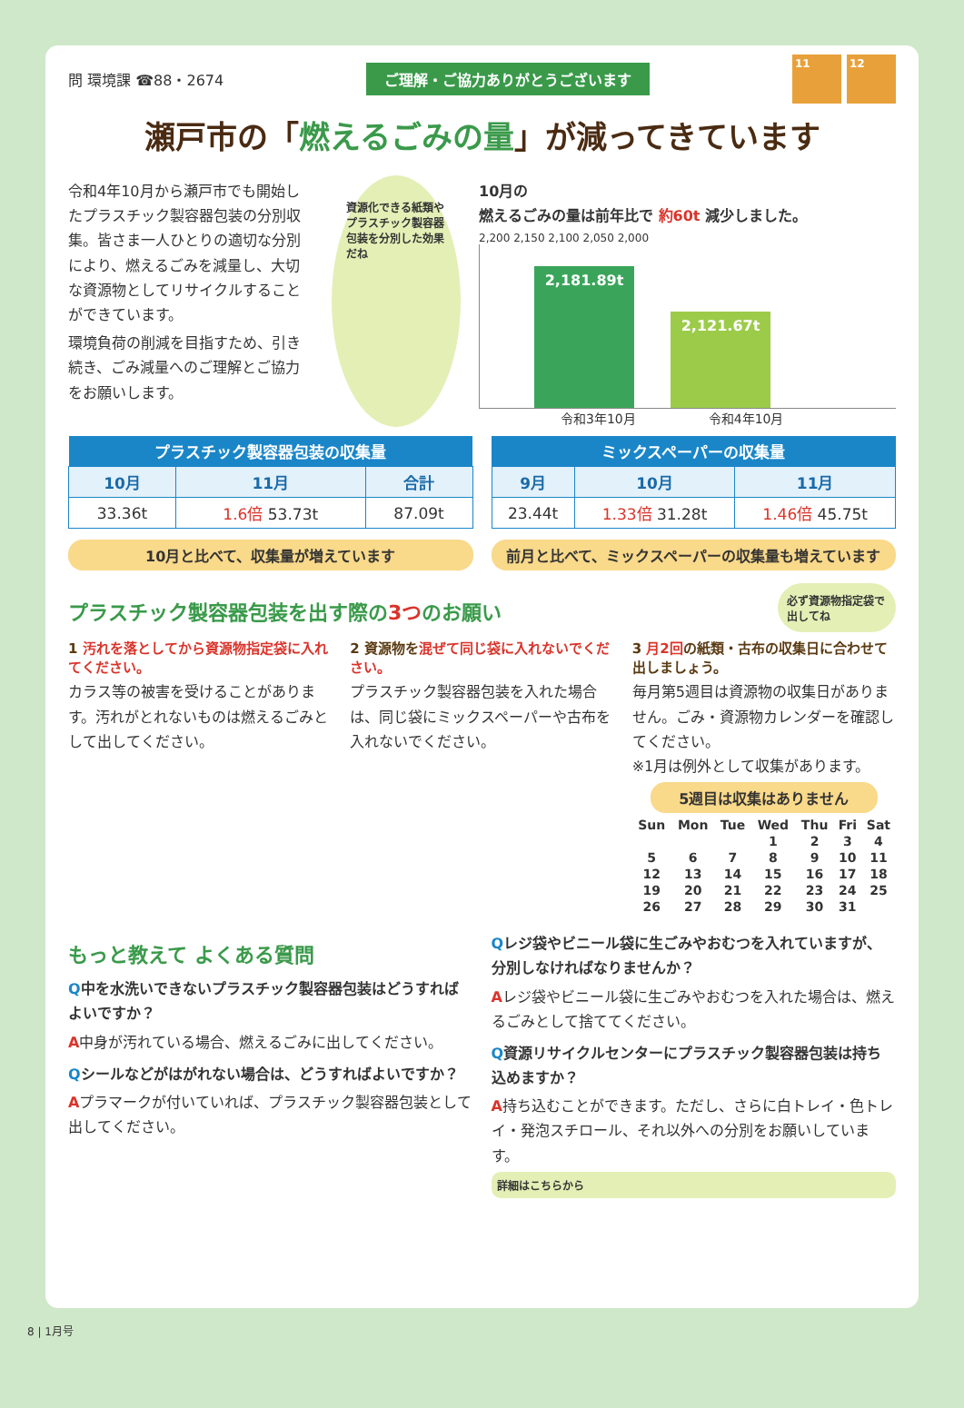問 環境課 ☎88・2674
ご理解・ご協力ありがとうございます
11 12
瀬戸市の「燃えるごみの量」が減ってきています
令和4年10月から瀬戸市でも開始したプラスチック製容器包装の分別収集。皆さま一人ひとりの適切な分別により、燃えるごみを減量し、大切な資源物としてリサイクルすることができています。
環境負荷の削減を目指すため、引き続き、ごみ減量へのご理解とご協力をお願いします。
資源化できる紙類やプラスチック製容器包装を分別した効果だね
10月の
燃えるごみの量は前年比で 約60t 減少しました。
2,200 2,150 2,100 2,050 2,000
2,181.89t
2,121.67t
令和3年10月 令和4年10月
| プラスチック製容器包装の収集量 | | |
| --- | --- | --- |
| 10月 | 11月 | 合計 |
| 33.36t | 1.6倍 53.73t | 87.09t |
10月と比べて、収集量が増えています
| ミックスペーパーの収集量 | | |
| --- | --- | --- |
| 9月 | 10月 | 11月 |
| 23.44t | 1.33倍 31.28t | 1.46倍 45.75t |
前月と比べて、ミックスペーパーの収集量も増えています
プラスチック製容器包装を出す際の3つのお願い
必ず資源物指定袋で出してね
1 汚れを落としてから資源物指定袋に入れてください。
カラス等の被害を受けることがあります。汚れがとれないものは燃えるごみとして出してください。
2 資源物を混ぜて同じ袋に入れないでください。
プラスチック製容器包装を入れた場合は、同じ袋にミックスペーパーや古布を入れないでください。
3 月2回の紙類・古布の収集日に合わせて出しましょう。
毎月第5週目は資源物の収集日がありません。ごみ・資源物カレンダーを確認してください。
※1月は例外として収集があります。
5週目は収集はありません
| Sun | Mon | Tue | Wed | Thu | Fri | Sat |
| | | | 1 | 2 | 3 | 4 |
| 5 | 6 | 7 | 8 | 9 | 10 | 11 |
| 12 | 13 | 14 | 15 | 16 | 17 | 18 |
| 19 | 20 | 21 | 22 | 23 | 24 | 25 |
| 26 | 27 | 28 | 29 | 30 | 31 | |
もっと教えて よくある質問
Q中を水洗いできないプラスチック製容器包装はどうすればよいですか？
A中身が汚れている場合、燃えるごみに出してください。
Qシールなどがはがれない場合は、どうすればよいですか？
Aプラマークが付いていれば、プラスチック製容器包装として出してください。
Qレジ袋やビニール袋に生ごみやおむつを入れていますが、分別しなければなりませんか？
Aレジ袋やビニール袋に生ごみやおむつを入れた場合は、燃えるごみとして捨ててください。
Q資源リサイクルセンターにプラスチック製容器包装は持ち込めますか？
A持ち込むことができます。ただし、さらに白トレイ・色トレイ・発泡スチロール、それ以外への分別をお願いしています。
詳細はこちらから
8 | 1月号